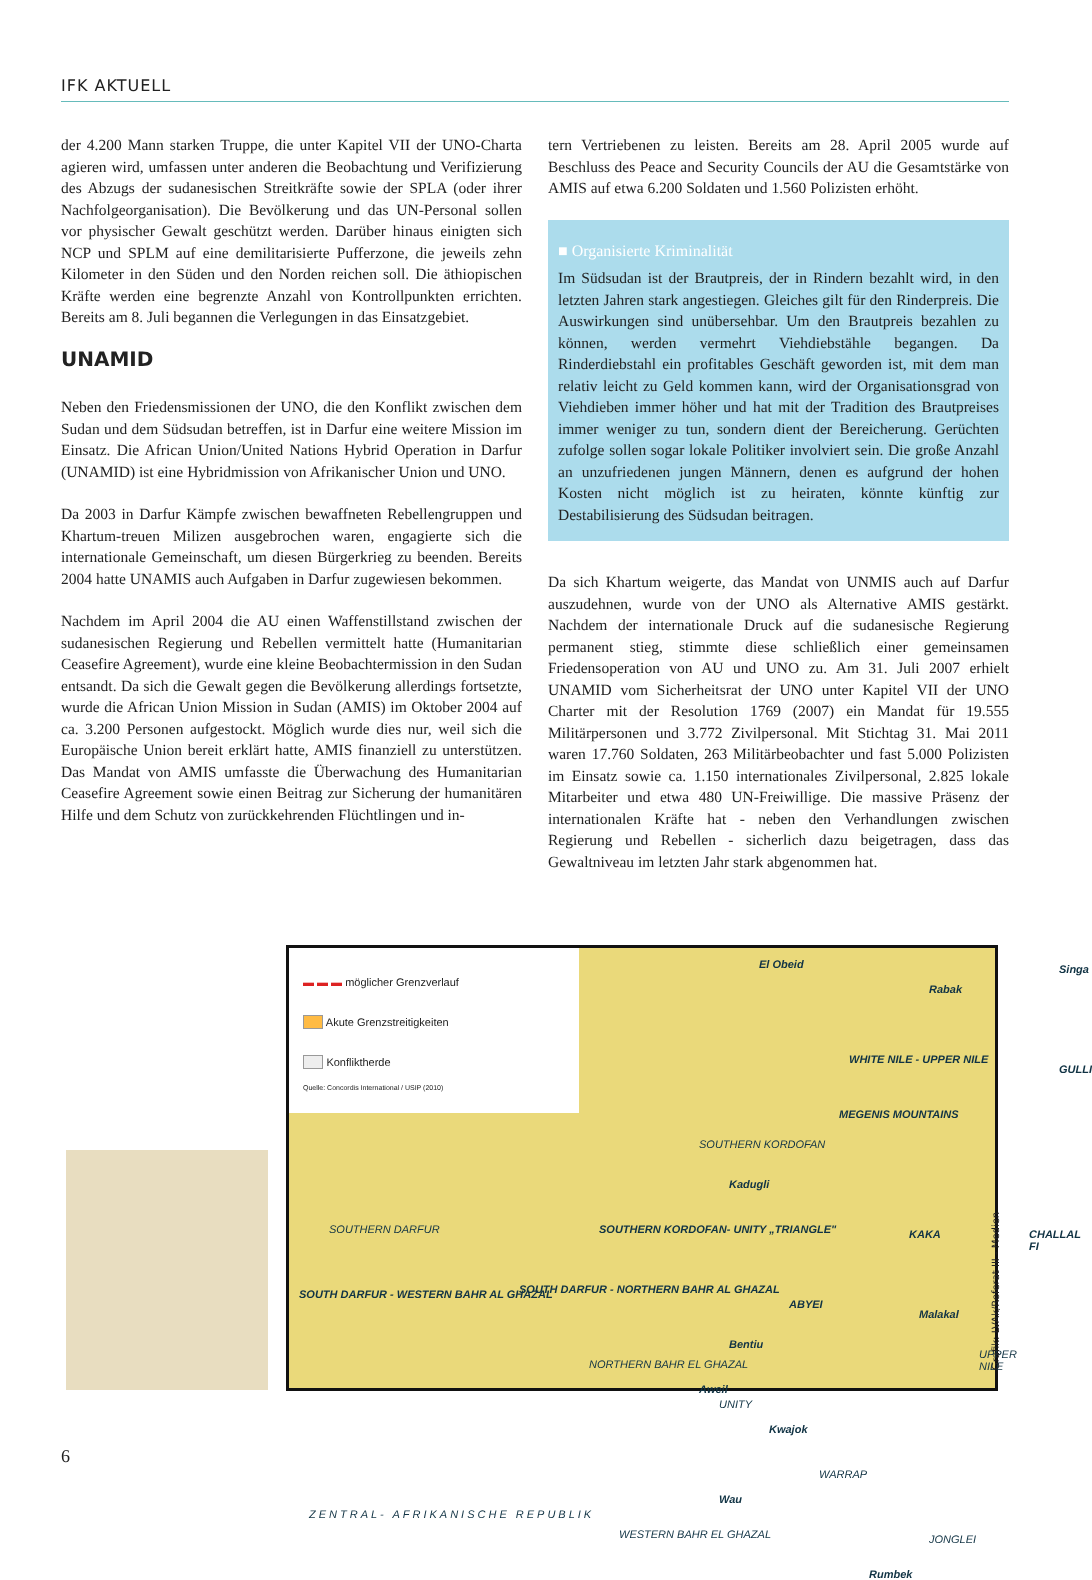IFK AKTUELL
der 4.200 Mann starken Truppe, die unter Kapitel VII der UNO-Charta agieren wird, umfassen unter anderen die Beobachtung und Verifizierung des Abzugs der sudanesischen Streitkräfte sowie der SPLA (oder ihrer Nachfolgeorganisation). Die Bevölkerung und das UN-Personal sollen vor physischer Gewalt geschützt werden. Darüber hinaus einigten sich NCP und SPLM auf eine demilitarisierte Pufferzone, die jeweils zehn Kilometer in den Süden und den Norden reichen soll. Die äthiopischen Kräfte werden eine begrenzte Anzahl von Kontrollpunkten errichten. Bereits am 8. Juli begannen die Verlegungen in das Einsatzgebiet.
UNAMID
Neben den Friedensmissionen der UNO, die den Konflikt zwischen dem Sudan und dem Südsudan betreffen, ist in Darfur eine weitere Mission im Einsatz. Die African Union/United Nations Hybrid Operation in Darfur (UNAMID) ist eine Hybridmission von Afrikanischer Union und UNO.
Da 2003 in Darfur Kämpfe zwischen bewaffneten Rebellengruppen und Khartum-treuen Milizen ausgebrochen waren, engagierte sich die internationale Gemeinschaft, um diesen Bürgerkrieg zu beenden. Bereits 2004 hatte UNAMIS auch Aufgaben in Darfur zugewiesen bekommen.
Nachdem im April 2004 die AU einen Waffenstillstand zwischen der sudanesischen Regierung und Rebellen vermittelt hatte (Humanitarian Ceasefire Agreement), wurde eine kleine Beobachtermission in den Sudan entsandt. Da sich die Gewalt gegen die Bevölkerung allerdings fortsetzte, wurde die African Union Mission in Sudan (AMIS) im Oktober 2004 auf ca. 3.200 Personen aufgestockt. Möglich wurde dies nur, weil sich die Europäische Union bereit erklärt hatte, AMIS finanziell zu unterstützen. Das Mandat von AMIS umfasste die Überwachung des Humanitarian Ceasefire Agreement sowie einen Beitrag zur Sicherung der humanitären Hilfe und dem Schutz von zurückkehrenden Flüchtlingen und in-
tern Vertriebenen zu leisten. Bereits am 28. April 2005 wurde auf Beschluss des Peace and Security Councils der AU die Gesamtstärke von AMIS auf etwa 6.200 Soldaten und 1.560 Polizisten erhöht.
■ Organisierte Kriminalität
Im Südsudan ist der Brautpreis, der in Rindern bezahlt wird, in den letzten Jahren stark angestiegen. Gleiches gilt für den Rinderpreis. Die Auswirkungen sind unübersehbar. Um den Brautpreis bezahlen zu können, werden vermehrt Viehdiebstähle begangen. Da Rinderdiebstahl ein profitables Geschäft geworden ist, mit dem man relativ leicht zu Geld kommen kann, wird der Organisationsgrad von Viehdieben immer höher und hat mit der Tradition des Brautpreises immer weniger zu tun, sondern dient der Bereicherung. Gerüchten zufolge sollen sogar lokale Politiker involviert sein. Die große Anzahl an unzufriedenen jungen Männern, denen es aufgrund der hohen Kosten nicht möglich ist zu heiraten, könnte künftig zur Destabilisierung des Südsudan beitragen.
Da sich Khartum weigerte, das Mandat von UNMIS auch auf Darfur auszudehnen, wurde von der UNO als Alternative AMIS gestärkt. Nachdem der internationale Druck auf die sudanesische Regierung permanent stieg, stimmte diese schließlich einer gemeinsamen Friedensoperation von AU und UNO zu. Am 31. Juli 2007 erhielt UNAMID vom Sicherheitsrat der UNO unter Kapitel VII der UNO Charter mit der Resolution 1769 (2007) ein Mandat für 19.555 Militärpersonen und 3.772 Zivilpersonal. Mit Stichtag 31. Mai 2011 waren 17.760 Soldaten, 263 Militärbeobachter und fast 5.000 Polizisten im Einsatz sowie ca. 1.150 internationales Zivilpersonal, 2.825 lokale Mitarbeiter und etwa 480 UN-Freiwillige. Die massive Präsenz der internationalen Kräfte hat - neben den Verhandlungen zwischen Regierung und Rebellen - sicherlich dazu beigetragen, dass das Gewaltniveau im letzten Jahr stark abgenommen hat.
▬ ▬ ▬ möglicher Grenzverlauf
Akute Grenzstreitigkeiten
Konfliktherde
Quelle: Concordis International / USIP (2010)
El Obeid
Rabak
Singa
WHITE NILE - UPPER NILE
GULLI
MEGENIS MOUNTAINS
SOUTHERN KORDOFAN
Kadugli
SOUTHERN DARFUR SOUTHERN KORDOFAN- UNITY „TRIANGLE" KAKA CHALLAL FI
SOUTH DARFUR - WESTERN BAHR AL GHAZAL SOUTH DARFUR - NORTHERN BAHR AL GHAZAL
ABYEI
Malakal
Bentiu
UPPER NILE
NORTHERN BAHR EL GHAZAL
Aweil
UNITY
Kwajok
WARRAP
Wau
ZENTRAL- AFRIKANISCHE REPUBLIK
WESTERN BAHR EL GHAZAL JONGLEI
Rumbek
Grafik: LVAk/Referat III - Medien
6